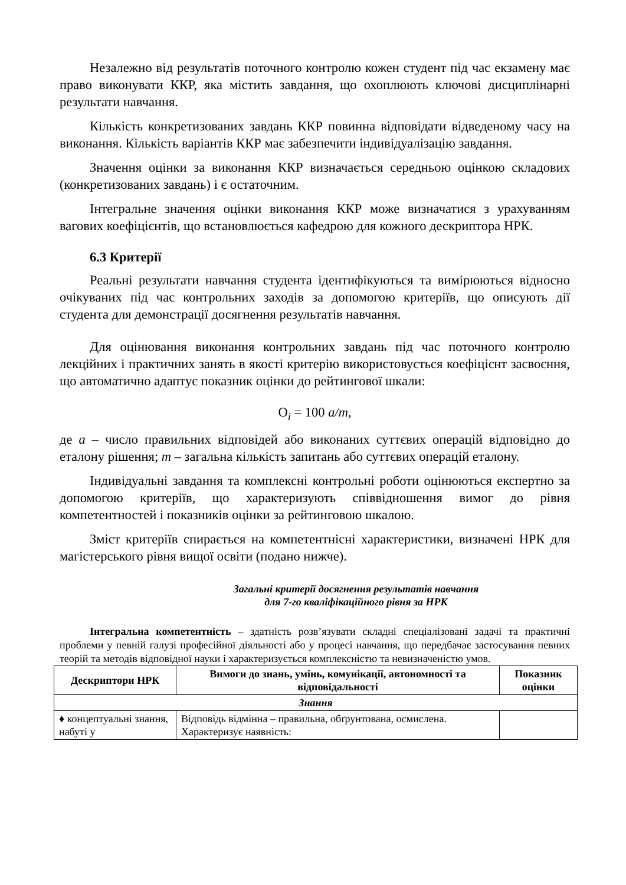Незалежно від результатів поточного контролю кожен студент під час екзамену має право виконувати ККР, яка містить завдання, що охоплюють ключові дисциплінарні результати навчання.
Кількість конкретизованих завдань ККР повинна відповідати відведеному часу на виконання. Кількість варіантів ККР має забезпечити індивідуалізацію завдання.
Значення оцінки за виконання ККР визначається середньою оцінкою складових (конкретизованих завдань) і є остаточним.
Інтегральне значення оцінки виконання ККР може визначатися з урахуванням вагових коефіцієнтів, що встановлюється кафедрою для кожного дескриптора НРК.
6.3 Критерії
Реальні результати навчання студента ідентифікуються та вимірюються відносно очікуваних під час контрольних заходів за допомогою критеріїв, що описують дії студента для демонстрації досягнення результатів навчання.
Для оцінювання виконання контрольних завдань під час поточного контролю лекційних і практичних занять в якості критерію використовується коефіцієнт засвоєння, що автоматично адаптує показник оцінки до рейтингової шкали:
О<sub>i</sub> = 100 a/m,
де а – число правильних відповідей або виконаних суттєвих операцій відповідно до еталону рішення; m – загальна кількість запитань або суттєвих операцій еталону.
Індивідуальні завдання та комплексні контрольні роботи оцінюються експертно за допомогою критеріїв, що характеризують співвідношення вимог до рівня компетентностей і показників оцінки за рейтинговою шкалою.
Зміст критеріїв спирається на компетентнісні характеристики, визначені НРК для магістерського рівня вищої освіти (подано нижче).
Загальні критерії досягнення результатів навчання
для 7-го кваліфікаційного рівня за НРК
Інтегральна компетентність – здатність розв’язувати складні спеціалізовані задачі та практичні проблеми у певній галузі професійної діяльності або у процесі навчання, що передбачає застосування певних теорій та методів відповідної науки і характеризується комплексністю та невизначеністю умов.
| Дескриптори НРК | Вимоги до знань, умінь, комунікації, автономності та відповідальності | Показник оцінки |
| --- | --- | --- |
| Знання | | |
| ♦ концептуальні знання, набуті у | Відповідь відмінна – правильна, обґрунтована, осмислена. Характеризує наявність: | |